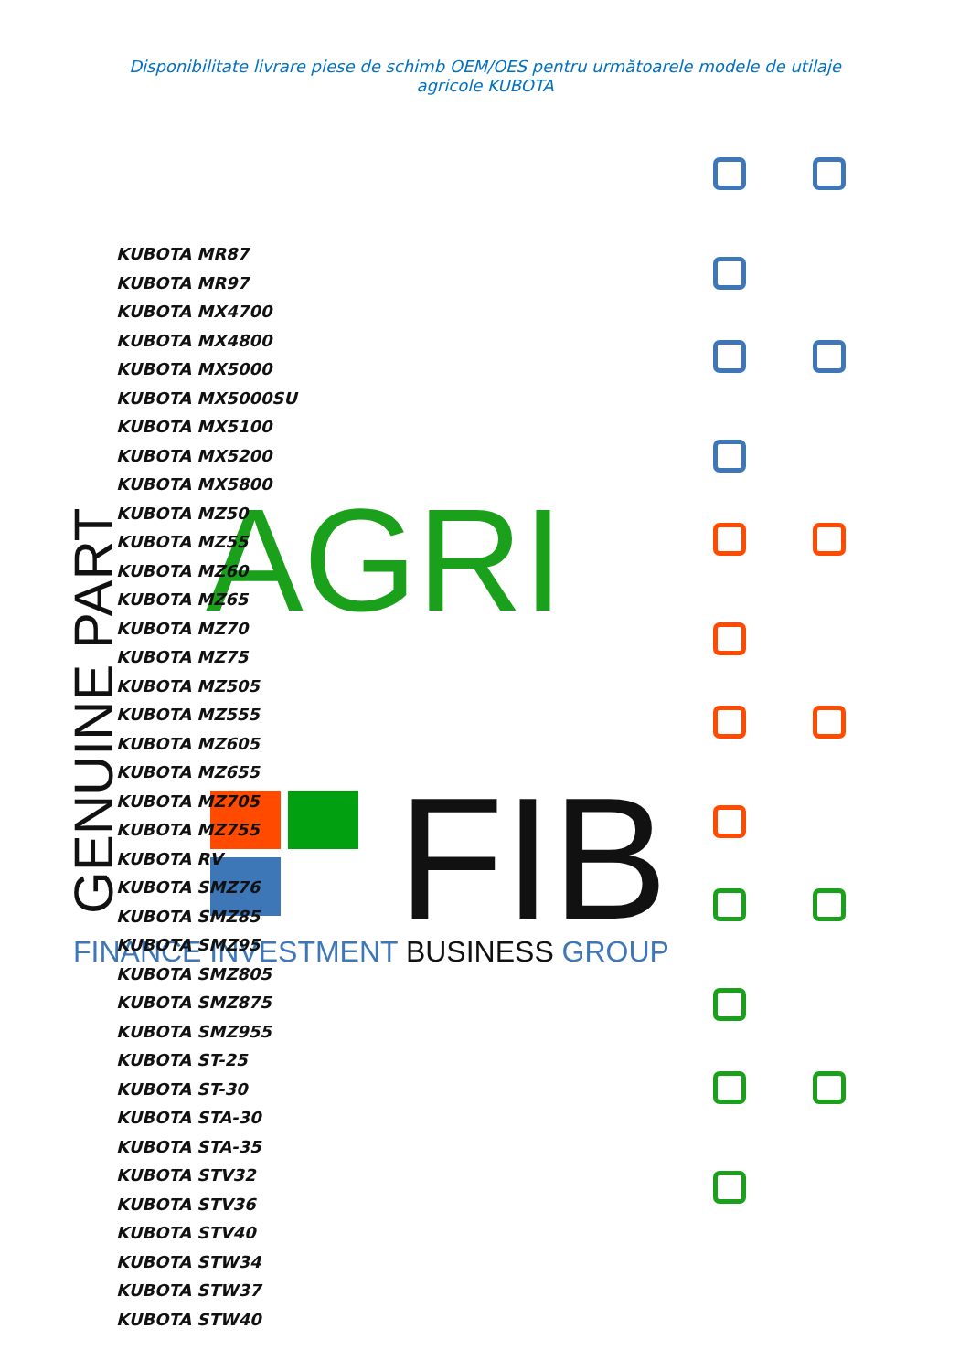Disponibilitate livrare piese de schimb OEM/OES pentru următoarele modele de utilaje agricole KUBOTA
AGRI
GENUINE PART
FIB
FINANCE INVESTMENT BUSINESS GROUP
KUBOTA MR87
KUBOTA MR97
KUBOTA MX4700
KUBOTA MX4800
KUBOTA MX5000
KUBOTA MX5000SU
KUBOTA MX5100
KUBOTA MX5200
KUBOTA MX5800
KUBOTA MZ50
KUBOTA MZ55
KUBOTA MZ60
KUBOTA MZ65
KUBOTA MZ70
KUBOTA MZ75
KUBOTA MZ505
KUBOTA MZ555
KUBOTA MZ605
KUBOTA MZ655
KUBOTA MZ705
KUBOTA MZ755
KUBOTA RV
KUBOTA SMZ76
KUBOTA SMZ85
KUBOTA SMZ95
KUBOTA SMZ805
KUBOTA SMZ875
KUBOTA SMZ955
KUBOTA ST-25
KUBOTA ST-30
KUBOTA STA-30
KUBOTA STA-35
KUBOTA STV32
KUBOTA STV36
KUBOTA STV40
KUBOTA STW34
KUBOTA STW37
KUBOTA STW40